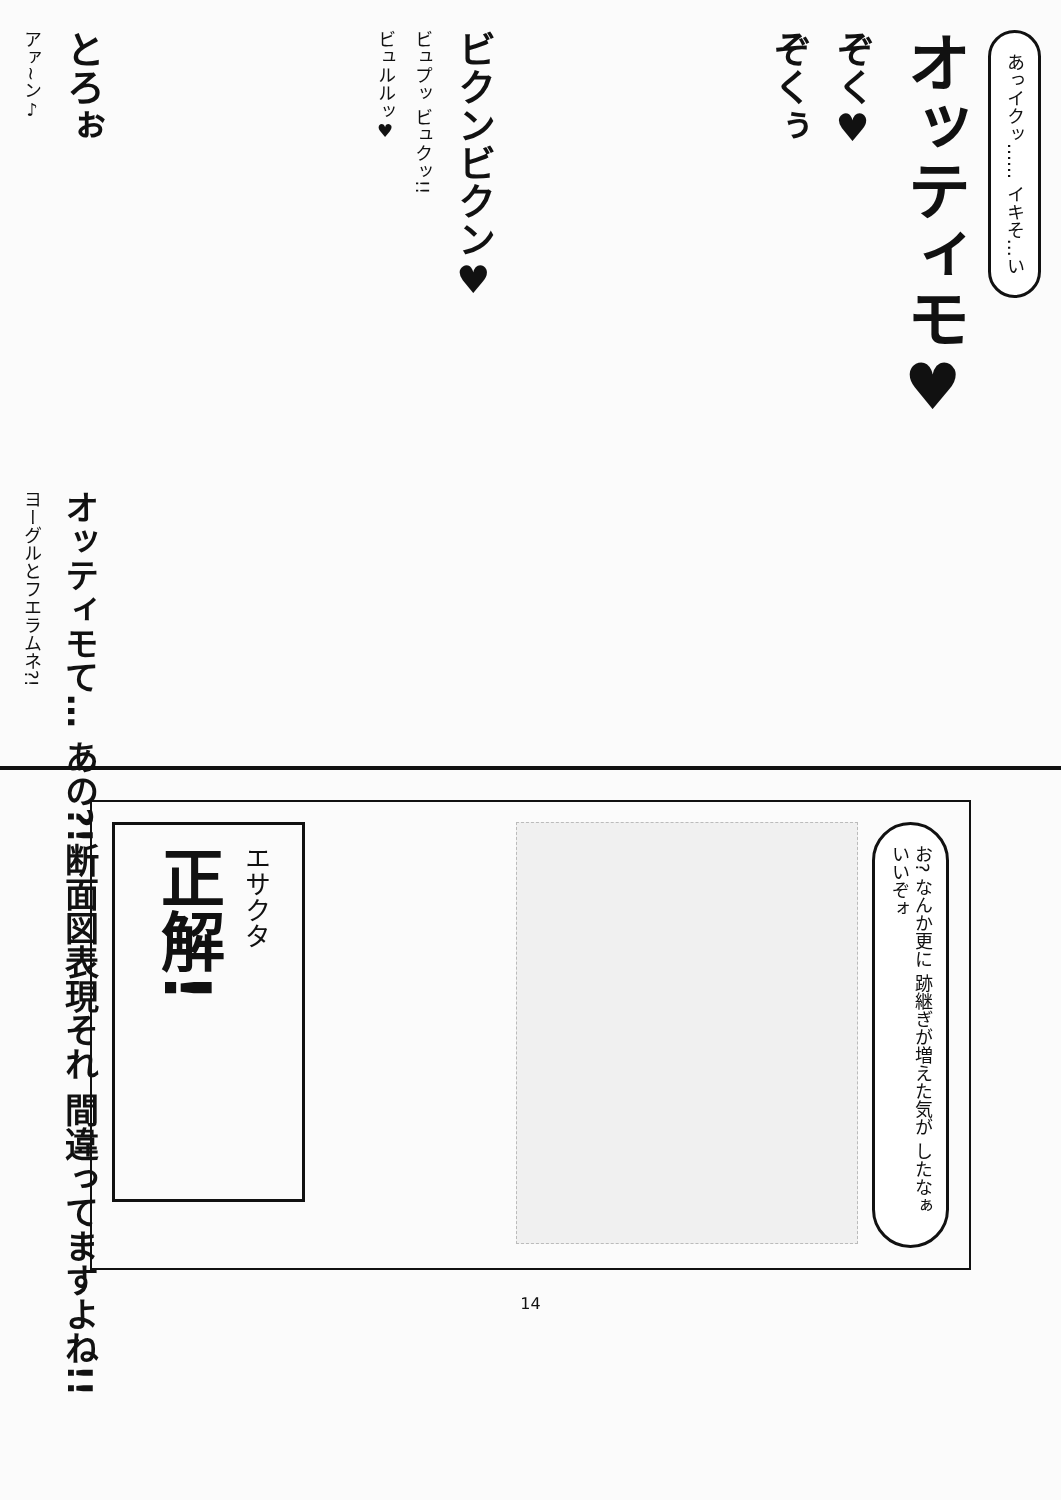あっイクッ…… イキそ…い
オッティモ♥
ぞく♥
ぞくぅ
ビクンビクン♥
ビュプッ ビュクッ!!
ビュルルッ♥
とろぉ
アァ~ン♪
オッティモて… あの?!断面図表現それ 間違ってますよね!!
ヨーグルとフエラムネ?!
お? なんか更に 跡継ぎが増えた気が したなぁ いいぞォ
エサクタ
正解!
14